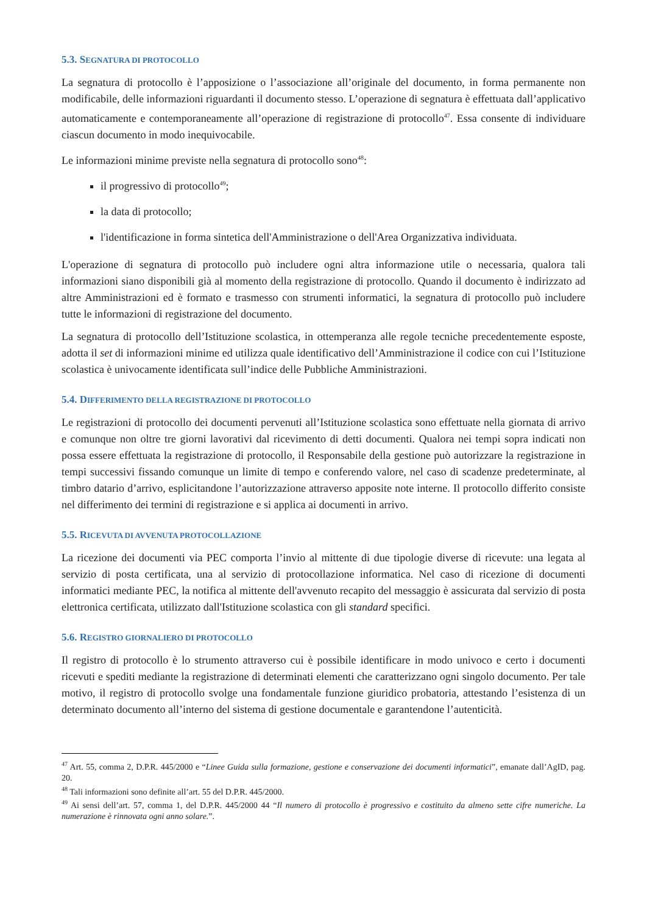5.3. SEGNATURA DI PROTOCOLLO
La segnatura di protocollo è l’apposizione o l’associazione all’originale del documento, in forma permanente non modificabile, delle informazioni riguardanti il documento stesso. L’operazione di segnatura è effettuata dall’applicativo automaticamente e contemporaneamente all’operazione di registrazione di protocollo<sup>47</sup>. Essa consente di individuare ciascun documento in modo inequivocabile.
Le informazioni minime previste nella segnatura di protocollo sono<sup>48</sup>:
il progressivo di protocollo<sup>49</sup>;
la data di protocollo;
l'identificazione in forma sintetica dell'Amministrazione o dell'Area Organizzativa individuata.
L'operazione di segnatura di protocollo può includere ogni altra informazione utile o necessaria, qualora tali informazioni siano disponibili già al momento della registrazione di protocollo. Quando il documento è indirizzato ad altre Amministrazioni ed è formato e trasmesso con strumenti informatici, la segnatura di protocollo può includere tutte le informazioni di registrazione del documento.
La segnatura di protocollo dell’Istituzione scolastica, in ottemperanza alle regole tecniche precedentemente esposte, adotta il set di informazioni minime ed utilizza quale identificativo dell’Amministrazione il codice con cui l’Istituzione scolastica è univocamente identificata sull’indice delle Pubbliche Amministrazioni.
5.4. DIFFERIMENTO DELLA REGISTRAZIONE DI PROTOCOLLO
Le registrazioni di protocollo dei documenti pervenuti all’Istituzione scolastica sono effettuate nella giornata di arrivo e comunque non oltre tre giorni lavorativi dal ricevimento di detti documenti. Qualora nei tempi sopra indicati non possa essere effettuata la registrazione di protocollo, il Responsabile della gestione può autorizzare la registrazione in tempi successivi fissando comunque un limite di tempo e conferendo valore, nel caso di scadenze predeterminate, al timbro datario d’arrivo, esplicitandone l’autorizzazione attraverso apposite note interne. Il protocollo differito consiste nel differimento dei termini di registrazione e si applica ai documenti in arrivo.
5.5. RICEVUTA DI AVVENUTA PROTOCOLLAZIONE
La ricezione dei documenti via PEC comporta l’invio al mittente di due tipologie diverse di ricevute: una legata al servizio di posta certificata, una al servizio di protocollazione informatica. Nel caso di ricezione di documenti informatici mediante PEC, la notifica al mittente dell'avvenuto recapito del messaggio è assicurata dal servizio di posta elettronica certificata, utilizzato dall'Istituzione scolastica con gli standard specifici.
5.6. REGISTRO GIORNALIERO DI PROTOCOLLO
Il registro di protocollo è lo strumento attraverso cui è possibile identificare in modo univoco e certo i documenti ricevuti e spediti mediante la registrazione di determinati elementi che caratterizzano ogni singolo documento. Per tale motivo, il registro di protocollo svolge una fondamentale funzione giuridico probatoria, attestando l’esistenza di un determinato documento all’interno del sistema di gestione documentale e garantendone l’autenticità.
<sup>47</sup> Art. 55, comma 2, D.P.R. 445/2000 e “Linee Guida sulla formazione, gestione e conservazione dei documenti informatici”, emanate dall’AgID, pag. 20.
<sup>48</sup> Tali informazioni sono definite all’art. 55 del D.P.R. 445/2000.
<sup>49</sup> Ai sensi dell’art. 57, comma 1, del D.P.R. 445/2000 44 “Il numero di protocollo è progressivo e costituito da almeno sette cifre numeriche. La numerazione è rinnovata ogni anno solare.”.